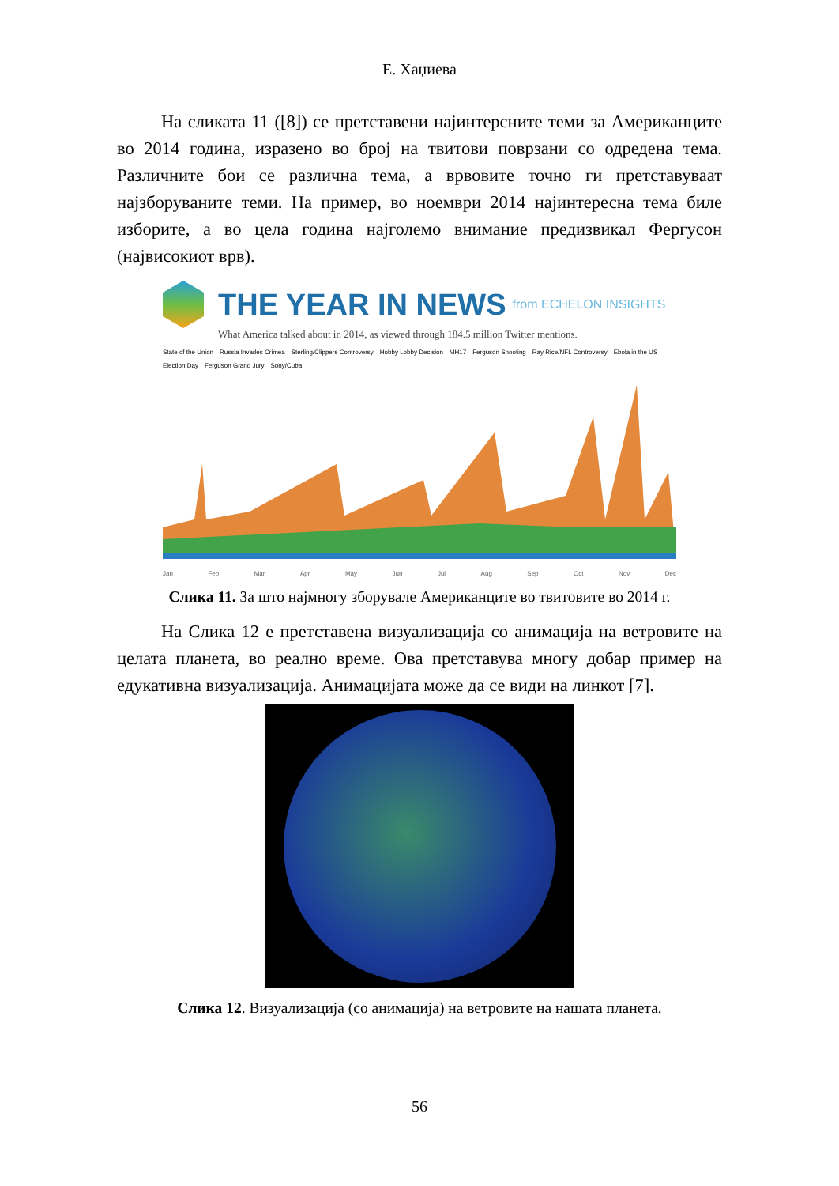Е. Хаџиева
На сликата 11 ([8]) се претставени најинтерсните теми за Американците во 2014 година, изразено во број на твитови поврзани со одредена тема. Различните бои се различна тема, а врвовите точно ги претставуваат најзборуваните теми. На пример, во ноември 2014 најинтересна тема биле изборите, а во цела година најголемо внимание предизвикал Фергусон (највисокиот врв).
THE YEAR IN NEWS from ECHELON INSIGHTS
What America talked about in 2014, as viewed through 184.5 million Twitter mentions.
State of the Union Russia Invades Crimea Sterling/Clippers Controversy Hobby Lobby Decision MH17 Ferguson Shooting Ray Rice/NFL Controversy Ebola in the US Election Day Ferguson Grand Jury Sony/Cuba
Jan Feb Mar Apr May Jun Jul Aug Sep Oct Nov Dec
Слика 11. За што најмногу зборувале Американците во твитовите во 2014 г.
На Слика 12 е претставена визуализација со анимација на ветровите на целата планета, во реално време. Ова претставува многу добар пример на едукативна визуализација. Анимацијата може да се види на линкот [7].
Слика 12. Визуализација (со анимација) на ветровите на нашата планета.
56